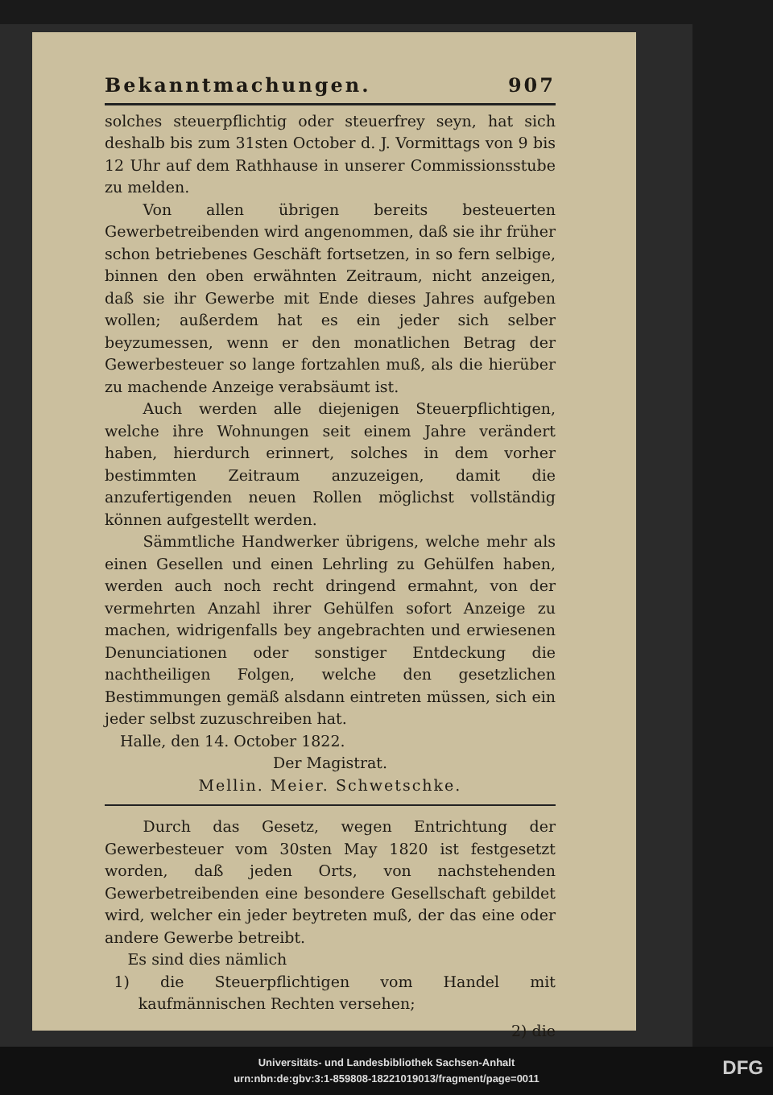Bekanntmachungen. 907
solches steuerpflichtig oder steuerfrey seyn, hat sich deshalb bis zum 31sten October d. J. Vormittags von 9 bis 12 Uhr auf dem Rathhause in unserer Commissionsstube zu melden.
Von allen übrigen bereits besteuerten Gewerbetreibenden wird angenommen, daß sie ihr früher schon betriebenes Geschäft fortsetzen, in so fern selbige, binnen den oben erwähnten Zeitraum, nicht anzeigen, daß sie ihr Gewerbe mit Ende dieses Jahres aufgeben wollen; außerdem hat es ein jeder sich selber beyzumessen, wenn er den monatlichen Betrag der Gewerbesteuer so lange fortzahlen muß, als die hierüber zu machende Anzeige verabsäumt ist.
Auch werden alle diejenigen Steuerpflichtigen, welche ihre Wohnungen seit einem Jahre verändert haben, hierdurch erinnert, solches in dem vorher bestimmten Zeitraum anzuzeigen, damit die anzufertigenden neuen Rollen möglichst vollständig können aufgestellt werden.
Sämmtliche Handwerker übrigens, welche mehr als einen Gesellen und einen Lehrling zu Gehülfen haben, werden auch noch recht dringend ermahnt, von der vermehrten Anzahl ihrer Gehülfen sofort Anzeige zu machen, widrigenfalls bey angebrachten und erwiesenen Denunciationen oder sonstiger Entdeckung die nachtheiligen Folgen, welche den gesetzlichen Bestimmungen gemäß alsdann eintreten müssen, sich ein jeder selbst zuzuschreiben hat.
Halle, den 14. October 1822.
Der Magistrat.
Mellin. Meier. Schwetschke.
Durch das Gesetz, wegen Entrichtung der Gewerbesteuer vom 30sten May 1820 ist festgesetzt worden, daß jeden Orts, von nachstehenden Gewerbetreibenden eine besondere Gesellschaft gebildet wird, welcher ein jeder beytreten muß, der das eine oder andere Gewerbe betreibt.
Es sind dies nämlich
1) die Steuerpflichtigen vom Handel mit kaufmännischen Rechten versehen;
2) die
Universitäts- und Landesbibliothek Sachsen-Anhalt
urn:nbn:de:gbv:3:1-859808-18221019013/fragment/page=0011
DFG